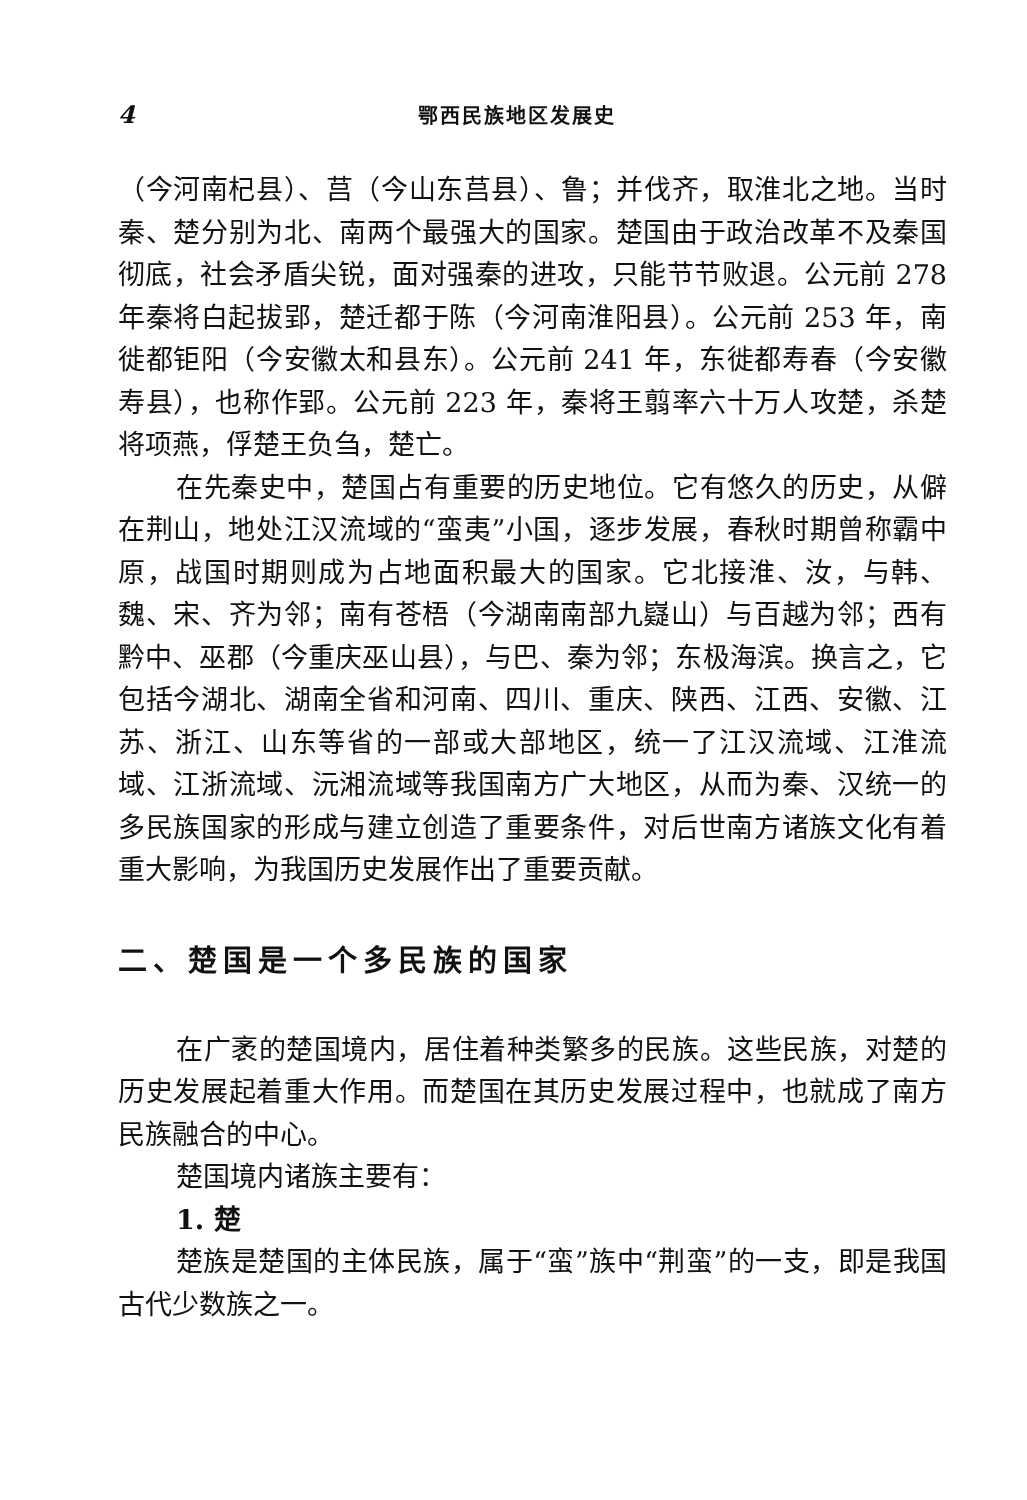4 鄂西民族地区发展史
（今河南杞县）、莒（今山东莒县）、鲁；并伐齐，取淮北之地。当时秦、楚分别为北、南两个最强大的国家。楚国由于政治改革不及秦国彻底，社会矛盾尖锐，面对强秦的进攻，只能节节败退。公元前 278 年秦将白起拔郢，楚迁都于陈（今河南淮阳县）。公元前 253 年，南徙都钜阳（今安徽太和县东）。公元前 241 年，东徙都寿春（今安徽寿县），也称作郢。公元前 223 年，秦将王翦率六十万人攻楚，杀楚将项燕，俘楚王负刍，楚亡。
在先秦史中，楚国占有重要的历史地位。它有悠久的历史，从僻在荆山，地处江汉流域的“蛮夷”小国，逐步发展，春秋时期曾称霸中原，战国时期则成为占地面积最大的国家。它北接淮、汝，与韩、魏、宋、齐为邻；南有苍梧（今湖南南部九嶷山）与百越为邻；西有黔中、巫郡（今重庆巫山县），与巴、秦为邻；东极海滨。换言之，它包括今湖北、湖南全省和河南、四川、重庆、陕西、江西、安徽、江苏、浙江、山东等省的一部或大部地区，统一了江汉流域、江淮流域、江浙流域、沅湘流域等我国南方广大地区，从而为秦、汉统一的多民族国家的形成与建立创造了重要条件，对后世南方诸族文化有着重大影响，为我国历史发展作出了重要贡献。
二、楚国是一个多民族的国家
在广袤的楚国境内，居住着种类繁多的民族。这些民族，对楚的历史发展起着重大作用。而楚国在其历史发展过程中，也就成了南方民族融合的中心。
楚国境内诸族主要有：
1. 楚
楚族是楚国的主体民族，属于“蛮”族中“荆蛮”的一支，即是我国古代少数族之一。